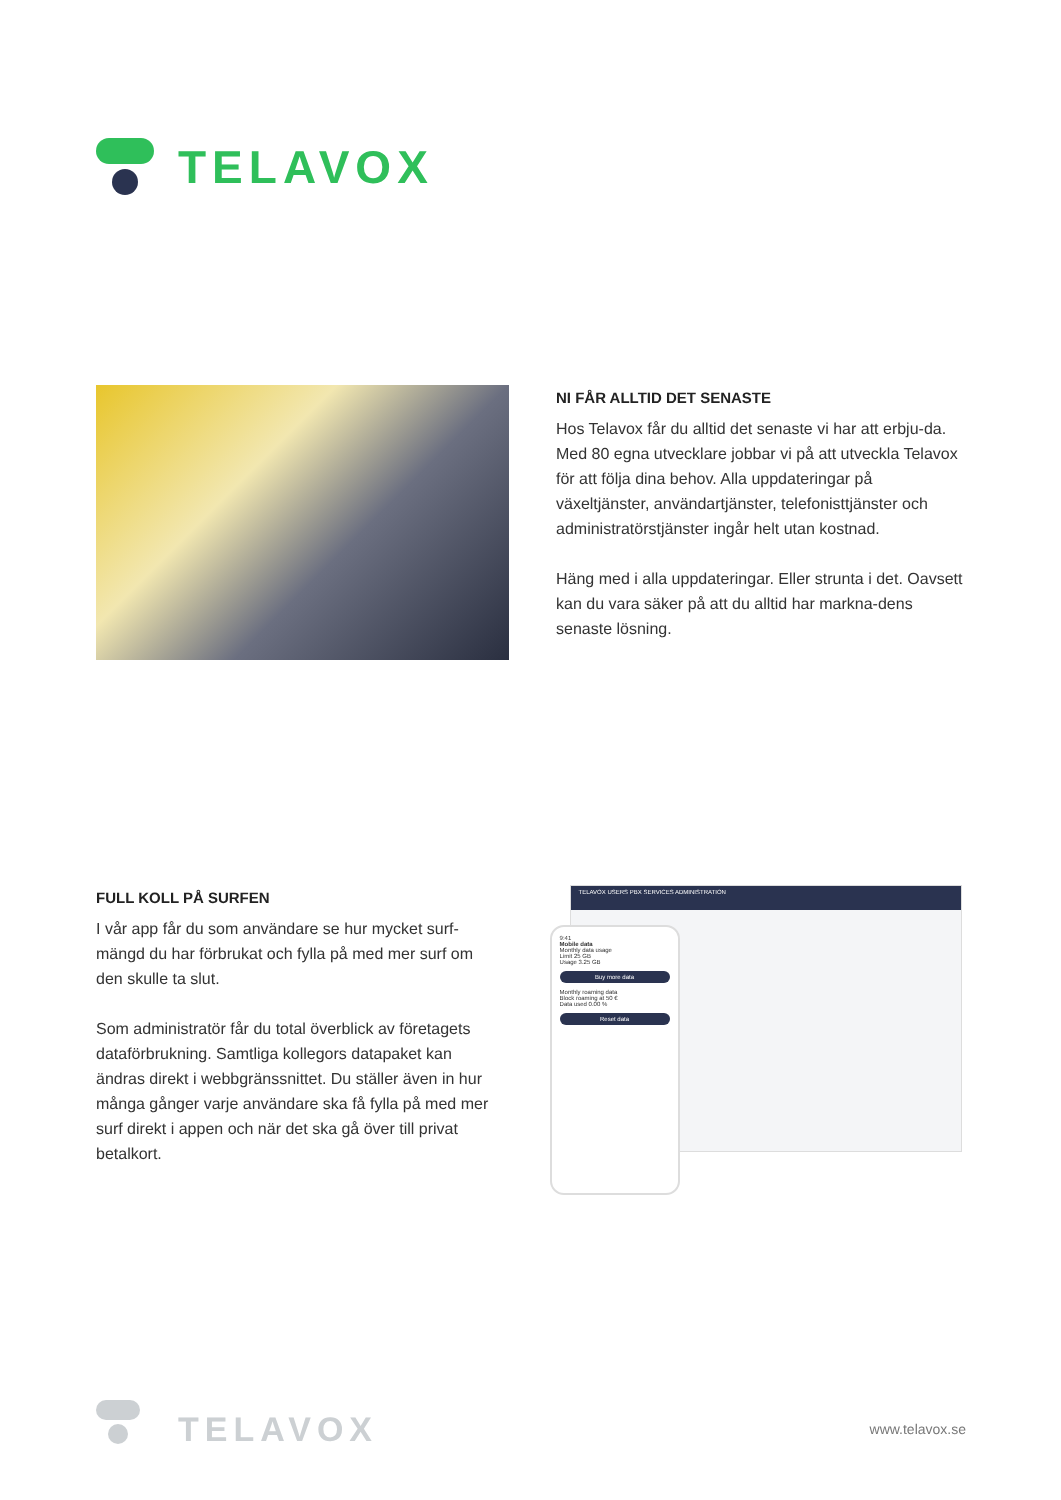TELAVOX
NI FÅR ALLTID DET SENASTE
Hos Telavox får du alltid det senaste vi har att erbju-da. Med 80 egna utvecklare jobbar vi på att utveckla Telavox för att följa dina behov. Alla uppdateringar på växeltjänster, användartjänster, telefonisttjänster och administratörstjänster ingår helt utan kostnad.
Häng med i alla uppdateringar. Eller strunta i det. Oavsett kan du vara säker på att du alltid har markna-dens senaste lösning.
FULL KOLL PÅ SURFEN
I vår app får du som användare se hur mycket surf-mängd du har förbrukat och fylla på med mer surf om den skulle ta slut.
Som administratör får du total överblick av företagets dataförbrukning. Samtliga kollegors datapaket kan ändras direkt i webbgränssnittet. Du ställer även in hur många gånger varje användare ska få fylla på med mer surf direkt i appen och när det ska gå över till privat betalkort.
TELAVOX USERS PBX SERVICES ADMINISTRATION
9:41
Mobile data
Monthly data usage
Limit 25 GB
Usage 3.25 GB
Buy more data
Monthly roaming data
Block roaming at 50 €
Data used 0.00 %
Reset data
TELAVOX
www.telavox.se